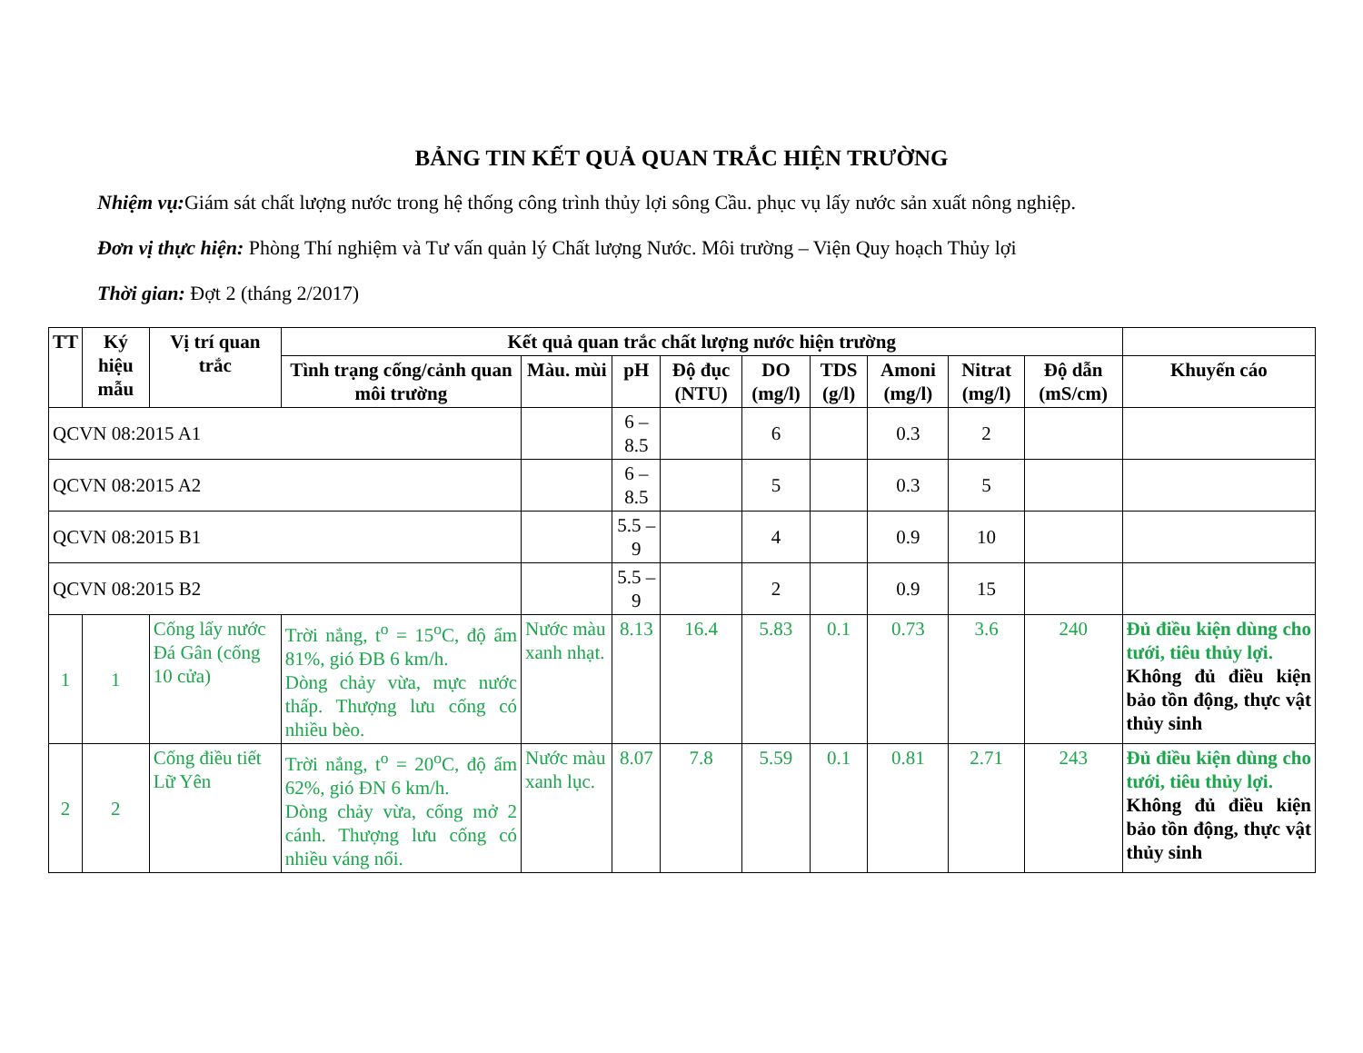BẢNG TIN KẾT QUẢ QUAN TRẮC HIỆN TRƯỜNG
Nhiệm vụ: Giám sát chất lượng nước trong hệ thống công trình thủy lợi sông Cầu. phục vụ lấy nước sản xuất nông nghiệp.
Đơn vị thực hiện: Phòng Thí nghiệm và Tư vấn quản lý Chất lượng Nước. Môi trường – Viện Quy hoạch Thủy lợi
Thời gian: Đợt 2 (tháng 2/2017)
| TT | Ký hiệu mẫu | Vị trí quan trắc | Kết quả quan trắc chất lượng nước hiện trường | | | | | | | | | |
| --- | --- | --- | --- | --- | --- | --- | --- | --- | --- | --- | --- | --- |
| | | | Tình trạng cống/cảnh quan môi trường | Màu. mùi | pH | Độ đục (NTU) | DO (mg/l) | TDS (g/l) | Amoni (mg/l) | Nitrat (mg/l) | Độ dẫn (mS/cm) | Khuyến cáo |
| QCVN 08:2015 A1 | | | | | 6 – 8.5 | | 6 | | 0.3 | 2 | | |
| QCVN 08:2015 A2 | | | | | 6 – 8.5 | | 5 | | 0.3 | 5 | | |
| QCVN 08:2015 B1 | | | | | 5.5 – 9 | | 4 | | 0.9 | 10 | | |
| QCVN 08:2015 B2 | | | | | 5.5 – 9 | | 2 | | 0.9 | 15 | | |
| 1 | 1 | Cống lấy nước Đá Gân (cống 10 cửa) | Trời nắng, t<sup>o</sup> = 15<sup>o</sup>C, độ ẩm 81%, gió ĐB 6 km/h. Dòng chảy vừa, mực nước thấp. Thượng lưu cống có nhiều bèo. | Nước màu xanh nhạt. | 8.13 | 16.4 | 5.83 | 0.1 | 0.73 | 3.6 | 240 | Đủ điều kiện dùng cho tưới, tiêu thủy lợi. Không đủ điều kiện bảo tồn động, thực vật thủy sinh |
| 2 | 2 | Cống điều tiết Lữ Yên | Trời nắng, t<sup>o</sup> = 20<sup>o</sup>C, độ ẩm 62%, gió ĐN 6 km/h. Dòng chảy vừa, cống mở 2 cánh. Thượng lưu cống có nhiều váng nổi. | Nước màu xanh lục. | 8.07 | 7.8 | 5.59 | 0.1 | 0.81 | 2.71 | 243 | Đủ điều kiện dùng cho tưới, tiêu thủy lợi. Không đủ điều kiện bảo tồn động, thực vật thủy sinh |